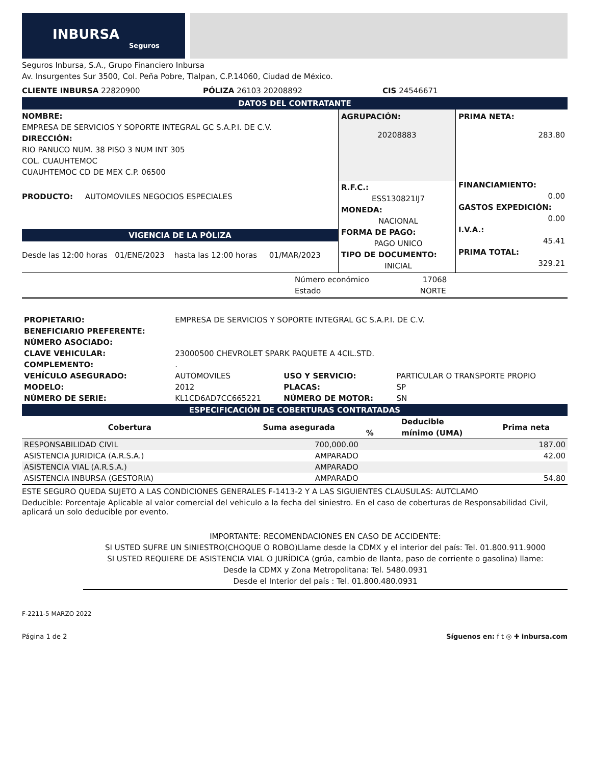INBURSA
Seguros
Seguros Inbursa, S.A., Grupo Financiero Inbursa
Av. Insurgentes Sur 3500, Col. Peña Pobre, Tlalpan, C.P.14060, Ciudad de México.
CLIENTE INBURSA 22820900 PÓLIZA 26103 20208892 CIS 24546671
DATOS DEL CONTRATANTE
NOMBRE:
EMPRESA DE SERVICIOS Y SOPORTE INTEGRAL GC S.A.P.I. DE C.V.
DIRECCIÓN:
RIO PANUCO NUM. 38 PISO 3 NUM INT 305
COL. CUAUHTEMOC
CUAUHTEMOC CD DE MEX C.P. 06500
PRODUCTO: AUTOMOVILES NEGOCIOS ESPECIALES
VIGENCIA DE LA PÓLIZA
Desde las 12:00 horas 01/ENE/2023 hasta las 12:00 horas 01/MAR/2023
AGRUPACIÓN:
20208883
R.F.C.:
ESS130821IJ7
MONEDA:
NACIONAL
FORMA DE PAGO:
PAGO UNICO
TIPO DE DOCUMENTO:
INICIAL
PRIMA NETA:
283.80
FINANCIAMIENTO:
0.00
GASTOS EXPEDICIÓN:
0.00
I.V.A.:
45.41
PRIMA TOTAL:
329.21
Número económico 17068
Estado NORTE
| PROPIETARIO: | EMPRESA DE SERVICIOS Y SOPORTE INTEGRAL GC S.A.P.I. DE C.V. | | |
| BENEFICIARIO PREFERENTE: | | | |
| NÚMERO ASOCIADO: | | | |
| CLAVE VEHICULAR: | 23000500 CHEVROLET SPARK PAQUETE A 4CIL.STD. | | |
| COMPLEMENTO: | . | | |
| VEHÍCULO ASEGURADO: | AUTOMOVILES | USO Y SERVICIO: | PARTICULAR O TRANSPORTE PROPIO |
| MODELO: | 2012 | PLACAS: | SP |
| NÚMERO DE SERIE: | KL1CD6AD7CC665221 | NÚMERO DE MOTOR: | SN |
ESPECIFICACIÓN DE COBERTURAS CONTRATADAS
| Cobertura | Suma asegurada | Deducible | | Prima neta |
| --- | --- | --- | --- | --- |
| | | % | mínimo (UMA) | |
| RESPONSABILIDAD CIVIL | 700,000.00 | | | 187.00 |
| ASISTENCIA JURIDICA (A.R.S.A.) | AMPARADO | | | 42.00 |
| ASISTENCIA VIAL (A.R.S.A.) | AMPARADO | | | |
| ASISTENCIA INBURSA (GESTORIA) | AMPARADO | | | 54.80 |
ESTE SEGURO QUEDA SUJETO A LAS CONDICIONES GENERALES F-1413-2 Y A LAS SIGUIENTES CLAUSULAS: AUTCLAMO
Deducible: Porcentaje Aplicable al valor comercial del vehiculo a la fecha del siniestro. En el caso de coberturas de Responsabilidad Civil, aplicará un solo deducible por evento.
IMPORTANTE: RECOMENDACIONES EN CASO DE ACCIDENTE:
SI USTED SUFRE UN SINIESTRO(CHOQUE O ROBO)Llame desde la CDMX y el interior del país: Tel. 01.800.911.9000
SI USTED REQUIERE DE ASISTENCIA VIAL O JURÍDICA (grúa, cambio de llanta, paso de corriente o gasolina) llame:
Desde la CDMX y Zona Metropolitana: Tel. 5480.0931
Desde el Interior del país : Tel. 01.800.480.0931
F-2211-5 MARZO 2022
Página 1 de 2 Síguenos en: f t ◎ ✚ inbursa.com